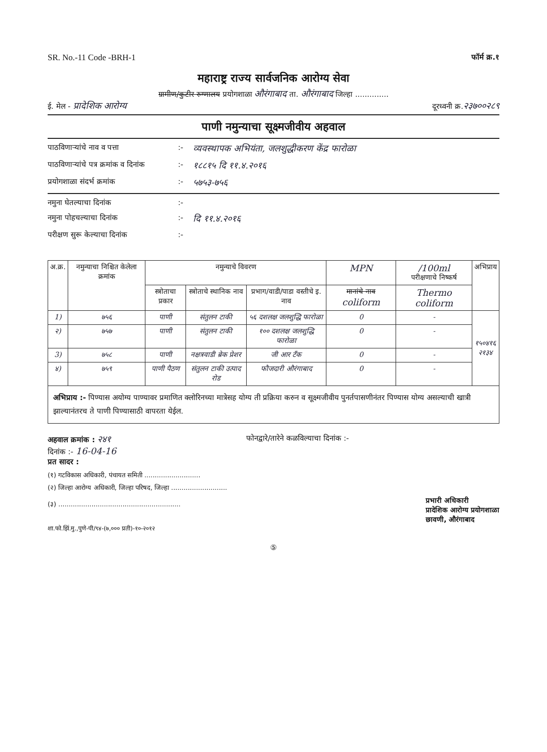SR. No.-11 Code -BRH-1 फॉर्म क्र.१
महाराष्ट्र राज्य सार्वजनिक आरोग्य सेवा
ग्रामीण/कुटीर रुग्णालय प्रयोगशाळा औरंगाबाद ता. औरंगाबाद जिल्हा ..............
ई. मेल - प्रादेशिक आरोग्य दूरध्वनी क्र.२३७००२८९
पाणी नमुन्याचा सूक्ष्मजीवीय अहवाल
पाठविणाऱ्यांचे नाव व पत्ता:- व्यवस्थापक अभियंता, जलशुद्धीकरण केंद्र फारोळा पाठविणाऱ्यांचे पत्र क्रमांक व दिनांक:- १८८१५ दि ११.४.२०१६ प्रयोगशाळा संदर्भ क्रमांक:- ५७५३-७५६
नमुना घेतल्याचा दिनांक:- नमुना पोहचल्याचा दिनांक:- दि ११.४.२०१६ परीक्षण सुरू केल्याचा दिनांक:-
| अ.क्र. | नमुन्याचा निश्चित केलेला क्रमांक | नमुन्याचे विवरण | | | MPN | /100ml परीक्षणाचे निष्कर्ष | अभिप्राय |
| --- | --- | --- | --- | --- | --- | --- | --- |
| | | स्त्रोताचा प्रकार | स्त्रोताचे स्थानिक नाव | प्रभाग/वाडी/पाडा वस्तीचे इ. नाव | मानांचे नाव coliform | Thermo coliform | |
| 1) | ७५६ | पाणी | संतुलन टाकी | ५६ दशलक्ष जलशुद्धि फारोळा | 0 | - | १५०४१६ २१३४ |
| २) | ७५७ | पाणी | संतुलन टाकी | १०० दशलक्ष जलशुद्धि फारोळा | 0 | - | |
| 3) | ७५८ | पाणी | नक्षत्रवाडी ब्रेक प्रेशर | जी आर टँक | 0 | - | |
| ४) | ७५९ | पाणी पैठण | संतुलन टाकी उत्पाद रोड | फौजदारी औरंगाबाद | 0 | - | |
अभिप्राय :- पिण्यास अयोग्य पाण्यावर प्रमाणित क्लोरिनच्या मात्रेसह योग्य ती प्रक्रिया करुन व सूक्ष्मजीवीय पुनर्तपासणीनंतर पिण्यास योग्य असल्याची खात्री झाल्यानंतरच ते पाणी पिण्यासाठी वापरता येईल.
अहवाल क्रमांक : २४१ फोनद्वारे/तारेने कळविल्याचा दिनांक :-
दिनांक :- 16-04-16
प्रत सादर :
(१) गटविकास अधिकारी, पंचायत समिती ...........................
(२) जिल्हा आरोग्य अधिकारी, जिल्हा परिषद, जिल्हा ...........................
(३) ........................................................... प्रभारी अधिकारी
प्रादेशिक आरोग्य प्रयोगशाळा
छावणी, औरंगाबाद
शा.फो.झिं.मु.,पुणे-पी/९४-(७,००० प्रती)-१०-२०१२
⑤